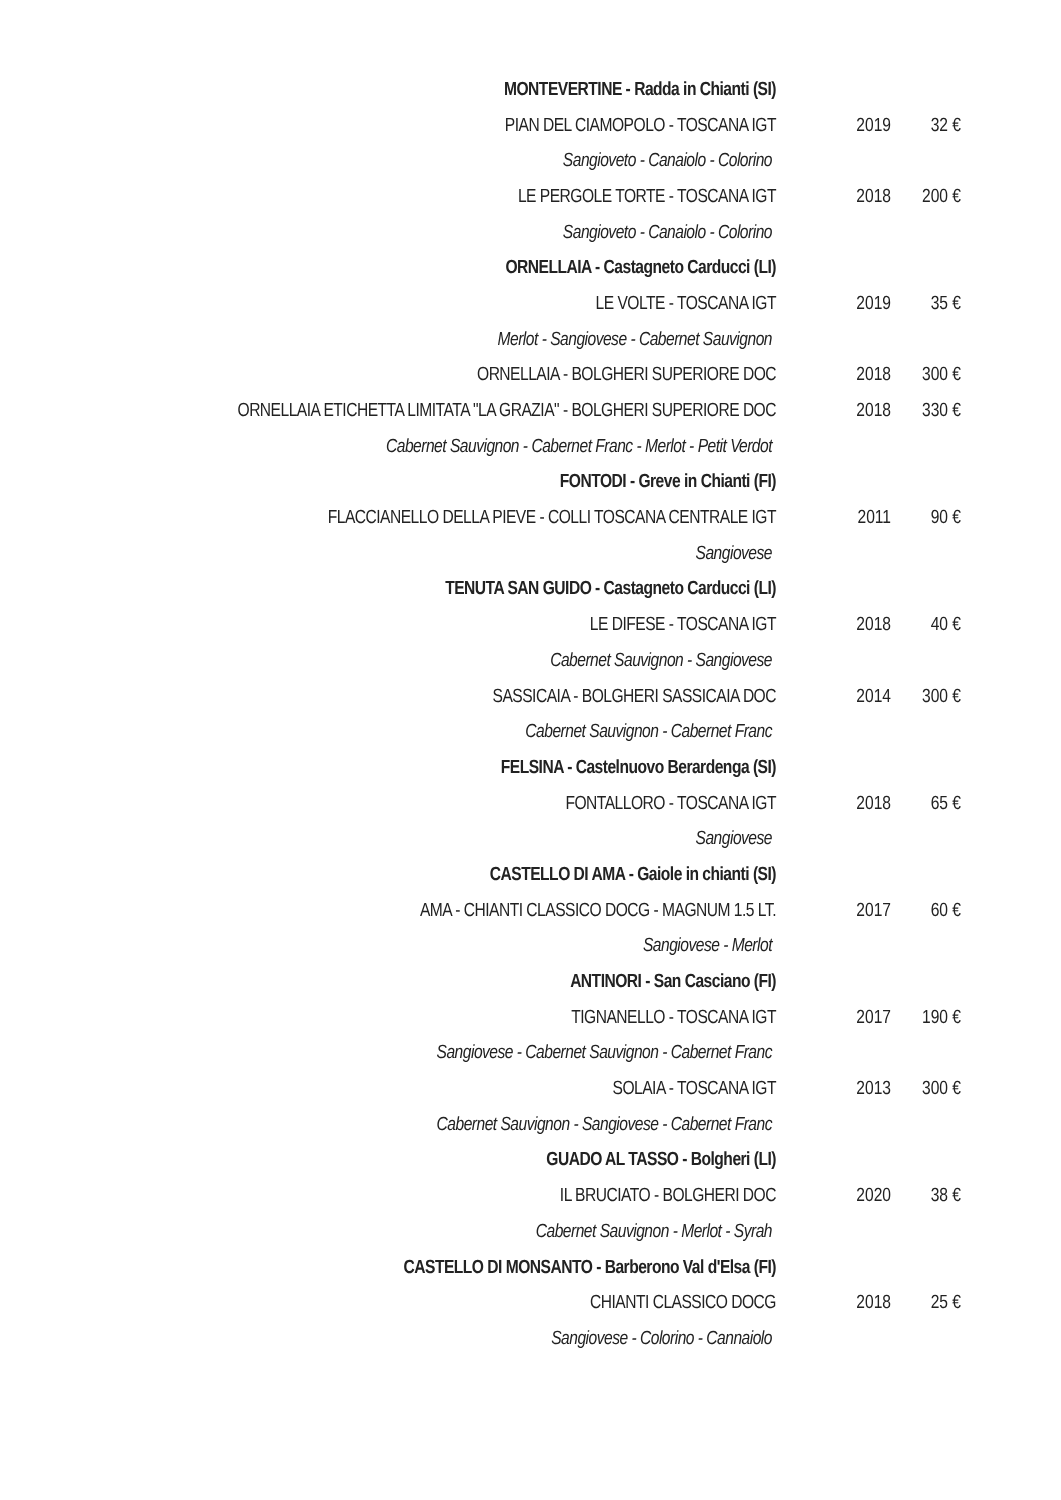| MONTEVERTINE - Radda in Chianti (SI) | | |
| PIAN DEL CIAMOPOLO - TOSCANA IGT | 2019 | 32 € |
| Sangioveto - Canaiolo - Colorino | | |
| LE PERGOLE TORTE - TOSCANA IGT | 2018 | 200 € |
| Sangioveto - Canaiolo - Colorino | | |
| ORNELLAIA - Castagneto Carducci (LI) | | |
| LE VOLTE - TOSCANA IGT | 2019 | 35 € |
| Merlot - Sangiovese - Cabernet Sauvignon | | |
| ORNELLAIA - BOLGHERI SUPERIORE DOC | 2018 | 300 € |
| ORNELLAIA ETICHETTA LIMITATA "LA GRAZIA" - BOLGHERI SUPERIORE DOC | 2018 | 330 € |
| Cabernet Sauvignon - Cabernet Franc - Merlot - Petit Verdot | | |
| FONTODI - Greve in Chianti (FI) | | |
| FLACCIANELLO DELLA PIEVE - COLLI TOSCANA CENTRALE IGT | 2011 | 90 € |
| Sangiovese | | |
| TENUTA SAN GUIDO - Castagneto Carducci (LI) | | |
| LE DIFESE - TOSCANA IGT | 2018 | 40 € |
| Cabernet Sauvignon - Sangiovese | | |
| SASSICAIA - BOLGHERI SASSICAIA DOC | 2014 | 300 € |
| Cabernet Sauvignon - Cabernet Franc | | |
| FELSINA - Castelnuovo Berardenga (SI) | | |
| FONTALLORO - TOSCANA IGT | 2018 | 65 € |
| Sangiovese | | |
| CASTELLO DI AMA - Gaiole in chianti (SI) | | |
| AMA - CHIANTI CLASSICO DOCG - MAGNUM 1.5 LT. | 2017 | 60 € |
| Sangiovese - Merlot | | |
| ANTINORI - San Casciano (FI) | | |
| TIGNANELLO - TOSCANA IGT | 2017 | 190 € |
| Sangiovese - Cabernet Sauvignon - Cabernet Franc | | |
| SOLAIA - TOSCANA IGT | 2013 | 300 € |
| Cabernet Sauvignon - Sangiovese - Cabernet Franc | | |
| GUADO AL TASSO - Bolgheri (LI) | | |
| IL BRUCIATO - BOLGHERI DOC | 2020 | 38 € |
| Cabernet Sauvignon - Merlot - Syrah | | |
| CASTELLO DI MONSANTO - Barberono Val d'Elsa (FI) | | |
| CHIANTI CLASSICO DOCG | 2018 | 25 € |
| Sangiovese - Colorino - Cannaiolo | | |